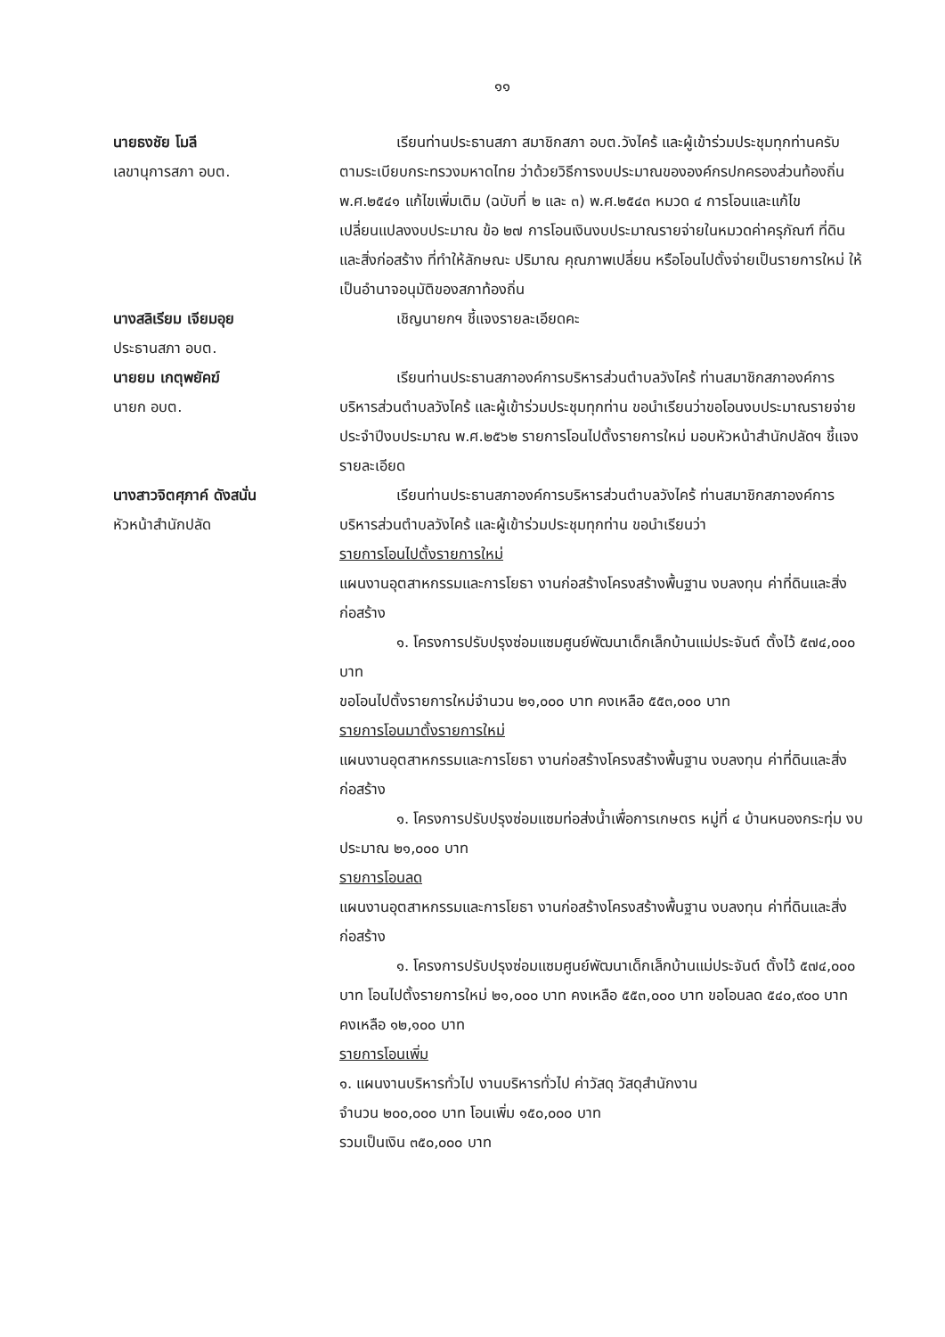๑๑
นายธงชัย โมลี
เลขานุการสภา อบต.
เรียนท่านประธานสภา สมาชิกสภา อบต.วังไคร้ และผู้เข้าร่วมประชุมทุกท่านครับ ตามระเบียบกระทรวงมหาดไทย ว่าด้วยวิธีการงบประมาณขององค์กรปกครองส่วนท้องถิ่น พ.ศ.๒๕๔๑ แก้ไขเพิ่มเติม (ฉบับที่ ๒ และ ๓) พ.ศ.๒๕๔๓ หมวด ๔ การโอนและแก้ไขเปลี่ยนแปลงงบประมาณ ข้อ ๒๗ การโอนเงินงบประมาณรายจ่ายในหมวดค่าครุภัณฑ์ ที่ดินและสิ่งก่อสร้าง ที่ทำให้ลักษณะ ปริมาณ คุณภาพเปลี่ยน หรือโอนไปตั้งจ่ายเป็นรายการใหม่ ให้เป็นอำนาจอนุมัติของสภาท้องถิ่น
นางสลิเรียม เจียมอุย
ประธานสภา อบต.
เชิญนายกฯ ชี้แจงรายละเอียดคะ
นายยม เกตุพยัคฆ์
นายก อบต.
เรียนท่านประธานสภาองค์การบริหารส่วนตำบลวังไคร้ ท่านสมาชิกสภาองค์การบริหารส่วนตำบลวังไคร้ และผู้เข้าร่วมประชุมทุกท่าน ขอนำเรียนว่าขอโอนงบประมาณรายจ่ายประจำปีงบประมาณ พ.ศ.๒๕๖๒ รายการโอนไปตั้งรายการใหม่ มอบหัวหน้าสำนักปลัดฯ ชี้แจงรายละเอียด
นางสาวจิตศุภาค์ ดังสนั่น
หัวหน้าสำนักปลัด
เรียนท่านประธานสภาองค์การบริหารส่วนตำบลวังไคร้ ท่านสมาชิกสภาองค์การบริหารส่วนตำบลวังไคร้ และผู้เข้าร่วมประชุมทุกท่าน ขอนำเรียนว่า
รายการโอนไปตั้งรายการใหม่
แผนงานอุตสาหกรรมและการโยธา งานก่อสร้างโครงสร้างพื้นฐาน งบลงทุน ค่าที่ดินและสิ่งก่อสร้าง
๑. โครงการปรับปรุงซ่อมแซมศูนย์พัฒนาเด็กเล็กบ้านแม่ประจันต์ ตั้งไว้ ๕๗๔,๐๐๐ บาท
ขอโอนไปตั้งรายการใหม่จำนวน ๒๑,๐๐๐ บาท คงเหลือ ๕๕๓,๐๐๐ บาท
รายการโอนมาตั้งรายการใหม่
แผนงานอุตสาหกรรมและการโยธา งานก่อสร้างโครงสร้างพื้นฐาน งบลงทุน ค่าที่ดินและสิ่งก่อสร้าง
๑. โครงการปรับปรุงซ่อมแซมท่อส่งน้ำเพื่อการเกษตร หมู่ที่ ๔ บ้านหนองกระทุ่ม งบประมาณ ๒๑,๐๐๐ บาท
รายการโอนลด
แผนงานอุตสาหกรรมและการโยธา งานก่อสร้างโครงสร้างพื้นฐาน งบลงทุน ค่าที่ดินและสิ่งก่อสร้าง
๑. โครงการปรับปรุงซ่อมแซมศูนย์พัฒนาเด็กเล็กบ้านแม่ประจันต์ ตั้งไว้ ๕๗๔,๐๐๐ บาท โอนไปตั้งรายการใหม่ ๒๑,๐๐๐ บาท คงเหลือ ๕๕๓,๐๐๐ บาท ขอโอนลด ๕๔๐,๙๐๐ บาท คงเหลือ ๑๒,๑๐๐ บาท
รายการโอนเพิ่ม
๑. แผนงานบริหารทั่วไป งานบริหารทั่วไป ค่าวัสดุ วัสดุสำนักงาน
จำนวน ๒๐๐,๐๐๐ บาท โอนเพิ่ม ๑๕๐,๐๐๐ บาท
รวมเป็นเงิน ๓๕๐,๐๐๐ บาท